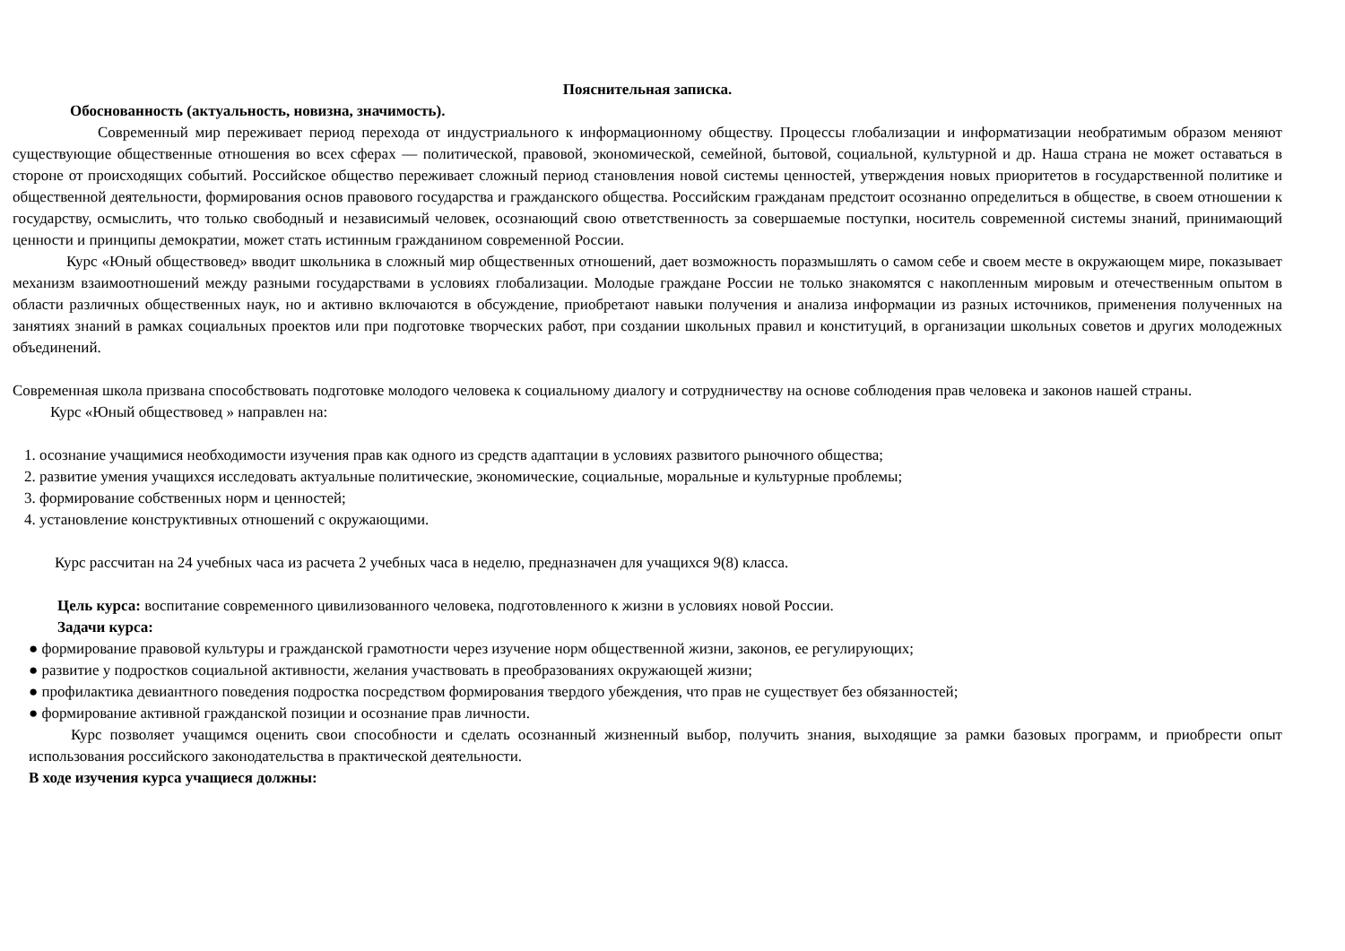Пояснительная записка.
Обоснованность (актуальность, новизна, значимость).
Современный мир переживает период перехода от индустриального к информационному обществу. Процессы глобализации и информатизации необратимым образом меняют существующие общественные отношения во всех сферах — политической, правовой, экономической, семейной, бытовой, социальной, культурной и др. Наша страна не может оставаться в стороне от происходящих событий. Российское общество переживает сложный период становления новой системы ценностей, утверждения новых приоритетов в государственной политике и общественной деятельности, формирования основ правового государства и гражданского общества. Российским гражданам предстоит осознанно определиться в обществе, в своем отношении к государству, осмыслить, что только свободный и независимый человек, осознающий свою ответственность за совершаемые поступки, носитель современной системы знаний, принимающий ценности и принципы демократии, может стать истинным гражданином современной России.
Курс «Юный обществовед» вводит школьника в сложный мир общественных отношений, дает возможность поразмышлять о самом себе и своем месте в окружающем мире, показывает механизм взаимоотношений между разными государствами в условиях глобализации. Молодые граждане России не только знакомятся с накопленным мировым и отечественным опытом в области различных общественных наук, но и активно включаются в обсуждение, приобретают навыки получения и анализа информации из разных источников, применения полученных на занятиях знаний в рамках социальных проектов или при подготовке творческих работ, при создании школьных правил и конституций, в организации школьных советов и других молодежных объединений.
Современная школа призвана способствовать подготовке молодого человека к социальному диалогу и сотрудничеству на основе соблюдения прав человека и законов нашей страны.
Курс «Юный обществовед » направлен на:
1. осознание учащимися необходимости изучения прав как одного из средств адаптации в условиях развитого рыночного общества;
2. развитие умения учащихся исследовать актуальные политические, экономические, социальные, моральные и культурные проблемы;
3. формирование собственных норм и ценностей;
4. установление конструктивных отношений с окружающими.
Курс рассчитан на 24 учебных часа из расчета 2 учебных часа в неделю, предназначен для учащихся 9(8) класса.
Цель курса: воспитание современного цивилизованного человека, подготовленного к жизни в условиях новой России.
Задачи курса:
● формирование правовой культуры и гражданской грамотности через изучение норм общественной жизни, законов, ее регулирующих;
● развитие у подростков социальной активности, желания участвовать в преобразованиях окружающей жизни;
● профилактика девиантного поведения подростка посредством формирования твердого убеждения, что прав не существует без обязанностей;
● формирование активной гражданской позиции и осознание прав личности.
Курс позволяет учащимся оценить свои способности и сделать осознанный жизненный выбор, получить знания, выходящие за рамки базовых программ, и приобрести опыт использования российского законодательства в практической деятельности.
В ходе изучения курса учащиеся должны: